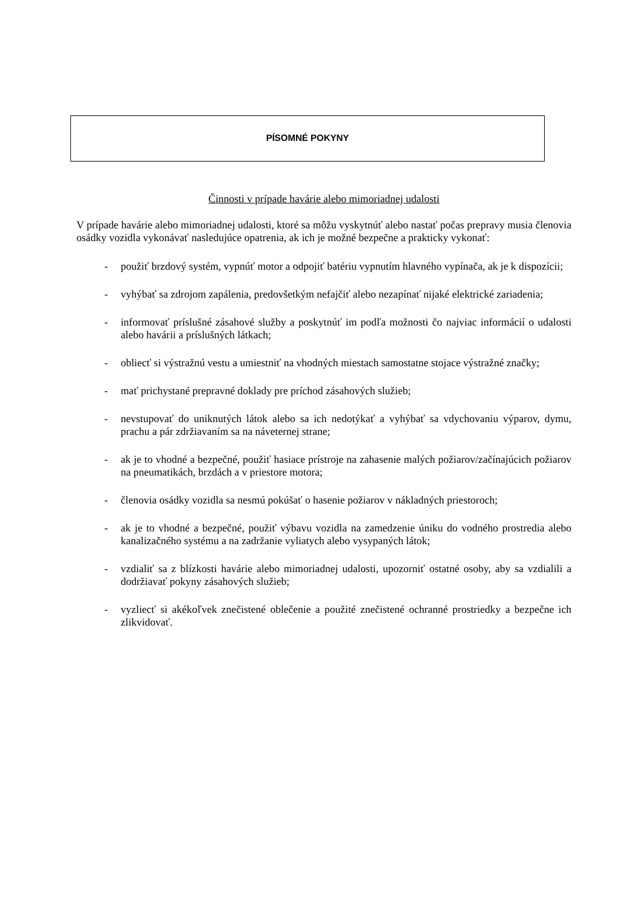PÍSOMNÉ POKYNY
Činnosti v prípade havárie alebo mimoriadnej udalosti
V prípade havárie alebo mimoriadnej udalosti, ktoré sa môžu vyskytnúť alebo nastať počas prepravy musia členovia osádky vozidla vykonávať nasledujúce opatrenia, ak ich je možné bezpečne a prakticky vykonať:
- použiť brzdový systém, vypnúť motor a odpojiť batériu vypnutím hlavného vypínača, ak je k dispozícii;
- vyhýbať sa zdrojom zapálenia, predovšetkým nefajčiť alebo nezapínať nijaké elektrické zariadenia;
- informovať príslušné zásahové služby a poskytnúť im podľa možnosti čo najviac informácií o udalosti alebo havárii a príslušných látkach;
- obliecť si výstražnú vestu a umiestniť na vhodných miestach samostatne stojace výstražné značky;
- mať prichystané prepravné doklady pre príchod zásahových služieb;
- nevstupovať do uniknutých látok alebo sa ich nedotýkať a vyhýbať sa vdychovaniu výparov, dymu, prachu a pár zdržiavaním sa na náveternej strane;
- ak je to vhodné a bezpečné, použiť hasiace prístroje na zahasenie malých požiarov/začínajúcich požiarov na pneumatikách, brzdách a v priestore motora;
- členovia osádky vozidla sa nesmú pokúšať o hasenie požiarov v nákladných priestoroch;
- ak je to vhodné a bezpečné, použiť výbavu vozidla na zamedzenie úniku do vodného prostredia alebo kanalizačného systému a na zadržanie vyliatych alebo vysypaných látok;
- vzdialiť sa z blízkosti havárie alebo mimoriadnej udalosti, upozorniť ostatné osoby, aby sa vzdialili a dodržiavať pokyny zásahových služieb;
- vyzliecť si akékoľvek znečistené oblečenie a použité znečistené ochranné prostriedky a bezpečne ich zlikvidovať.